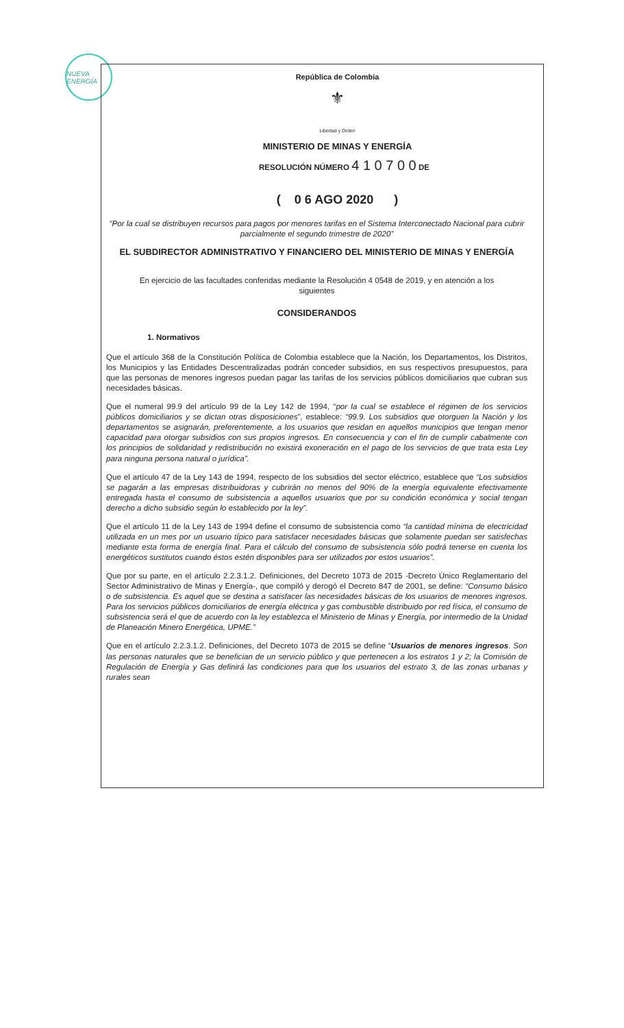NUEVA ENERGÍA
República de Colombia
⚜
Libertad y Orden
MINISTERIO DE MINAS Y ENERGÍA
RESOLUCIÓN NÚMERO 4 1 0 7 0 0 DE
( 0 6 AGO 2020 )
“Por la cual se distribuyen recursos para pagos por menores tarifas en el Sistema Interconectado Nacional para cubrir parcialmente el segundo trimestre de 2020”
EL SUBDIRECTOR ADMINISTRATIVO Y FINANCIERO DEL MINISTERIO DE MINAS Y ENERGÍA
En ejercicio de las facultades conferidas mediante la Resolución 4 0548 de 2019, y en atención a los siguientes
CONSIDERANDOS
1. Normativos
Que el artículo 368 de la Constitución Política de Colombia establece que la Nación, los Departamentos, los Distritos, los Municipios y las Entidades Descentralizadas podrán conceder subsidios, en sus respectivos presupuestos, para que las personas de menores ingresos puedan pagar las tarifas de los servicios públicos domiciliarios que cubran sus necesidades básicas.
Que el numeral 99.9 del artículo 99 de la Ley 142 de 1994, “por la cual se establece el régimen de los servicios públicos domiciliarios y se dictan otras disposiciones”, establece: “99.9. Los subsidios que otorguen la Nación y los departamentos se asignarán, preferentemente, a los usuarios que residan en aquellos municipios que tengan menor capacidad para otorgar subsidios con sus propios ingresos. En consecuencia y con el fin de cumplir cabalmente con los principios de solidaridad y redistribución no existirá exoneración en el pago de los servicios de que trata esta Ley para ninguna persona natural o jurídica”.
Que el artículo 47 de la Ley 143 de 1994, respecto de los subsidios del sector eléctrico, establece que “Los subsidios se pagarán a las empresas distribuidoras y cubrirán no menos del 90% de la energía equivalente efectivamente entregada hasta el consumo de subsistencia a aquellos usuarios que por su condición económica y social tengan derecho a dicho subsidio según lo establecido por la ley”.
Que el artículo 11 de la Ley 143 de 1994 define el consumo de subsistencia como “la cantidad mínima de electricidad utilizada en un mes por un usuario típico para satisfacer necesidades básicas que solamente puedan ser satisfechas mediante esta forma de energía final. Para el cálculo del consumo de subsistencia sólo podrá tenerse en cuenta los energéticos sustitutos cuando éstos estén disponibles para ser utilizados por estos usuarios”.
Que por su parte, en el artículo 2.2.3.1.2. Definiciones, del Decreto 1073 de 2015 -Decreto Único Reglamentario del Sector Administrativo de Minas y Energía-, que compiló y derogó el Decreto 847 de 2001, se define: “Consumo básico o de subsistencia. Es aquel que se destina a satisfacer las necesidades básicas de los usuarios de menores ingresos. Para los servicios públicos domiciliarios de energía eléctrica y gas combustible distribuido por red física, el consumo de subsistencia será el que de acuerdo con la ley establezca el Ministerio de Minas y Energía, por intermedio de la Unidad de Planeación Minero Energética, UPME.”
Que en el artículo 2.2.3.1.2. Definiciones, del Decreto 1073 de 2015 se define “Usuarios de menores ingresos. Son las personas naturales que se benefician de un servicio público y que pertenecen a los estratos 1 y 2; la Comisión de Regulación de Energía y Gas definirá las condiciones para que los usuarios del estrato 3, de las zonas urbanas y rurales sean